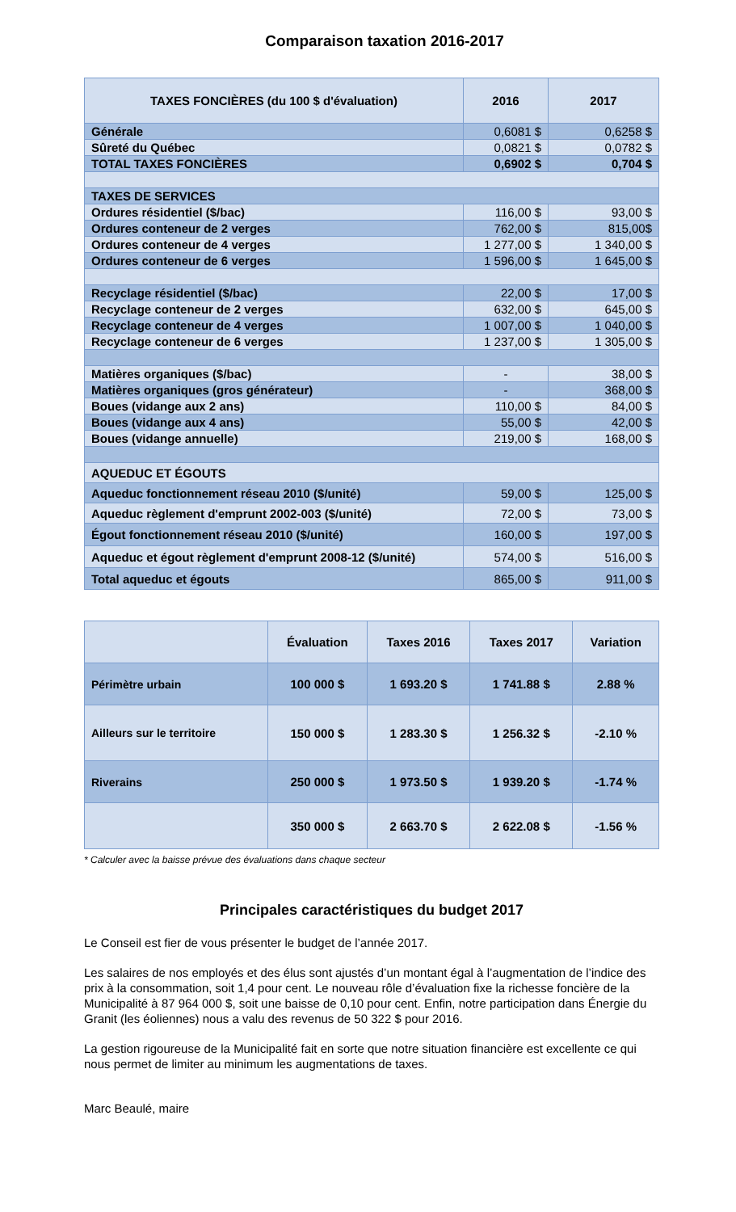Comparaison taxation 2016-2017
| TAXES FONCIÈRES (du 100 $ d'évaluation) | 2016 | 2017 |
| Générale | 0,6081 $ | 0,6258 $ |
| Sûreté du Québec | 0,0821 $ | 0,0782 $ |
| TOTAL TAXES FONCIÈRES | 0,6902 $ | 0,704 $ |
| TAXES DE SERVICES | | |
| Ordures résidentiel ($/bac) | 116,00 $ | 93,00 $ |
| Ordures conteneur de 2 verges | 762,00 $ | 815,00$ |
| Ordures conteneur de 4 verges | 1 277,00 $ | 1 340,00 $ |
| Ordures conteneur de 6 verges | 1 596,00 $ | 1 645,00 $ |
| Recyclage résidentiel ($/bac) | 22,00 $ | 17,00 $ |
| Recyclage conteneur de 2 verges | 632,00 $ | 645,00 $ |
| Recyclage conteneur de 4 verges | 1 007,00 $ | 1 040,00 $ |
| Recyclage conteneur de 6 verges | 1 237,00 $ | 1 305,00 $ |
| Matières organiques ($/bac) | - | 38,00 $ |
| Matières organiques (gros générateur) | - | 368,00 $ |
| Boues (vidange aux 2 ans) | 110,00 $ | 84,00 $ |
| Boues (vidange aux 4 ans) | 55,00 $ | 42,00 $ |
| Boues (vidange annuelle) | 219,00 $ | 168,00 $ |
| AQUEDUC ET ÉGOUTS | | |
| Aqueduc fonctionnement réseau 2010 ($/unité) | 59,00 $ | 125,00 $ |
| Aqueduc règlement d'emprunt 2002-003 ($/unité) | 72,00 $ | 73,00 $ |
| Égout fonctionnement réseau 2010 ($/unité) | 160,00 $ | 197,00 $ |
| Aqueduc et égout règlement d'emprunt 2008-12 ($/unité) | 574,00 $ | 516,00 $ |
| Total aqueduc et égouts | 865,00 $ | 911,00 $ |
| | Évaluation | Taxes 2016 | Taxes 2017 | Variation |
| --- | --- | --- | --- | --- |
| Périmètre urbain | 100 000 $ | 1 693.20 $ | 1 741.88 $ | 2.88 % |
| Ailleurs sur le territoire | 150 000 $ | 1 283.30 $ | 1 256.32 $ | -2.10 % |
| Riverains | 250 000 $ | 1 973.50 $ | 1 939.20 $ | -1.74 % |
| | 350 000 $ | 2 663.70 $ | 2 622.08 $ | -1.56 % |
* Calculer avec la baisse prévue des évaluations dans chaque secteur
Principales caractéristiques du budget 2017
Le Conseil est fier de vous présenter le budget de l’année 2017.
Les salaires de nos employés et des élus sont ajustés d’un montant égal à l’augmentation de l’indice des prix à la consommation, soit 1,4 pour cent. Le nouveau rôle d’évaluation fixe la richesse foncière de la Municipalité à 87 964 000 $, soit une baisse de 0,10 pour cent. Enfin, notre participation dans Énergie du Granit (les éoliennes) nous a valu des revenus de 50 322 $ pour 2016.
La gestion rigoureuse de la Municipalité fait en sorte que notre situation financière est excellente ce qui nous permet de limiter au minimum les augmentations de taxes.
Marc Beaulé, maire